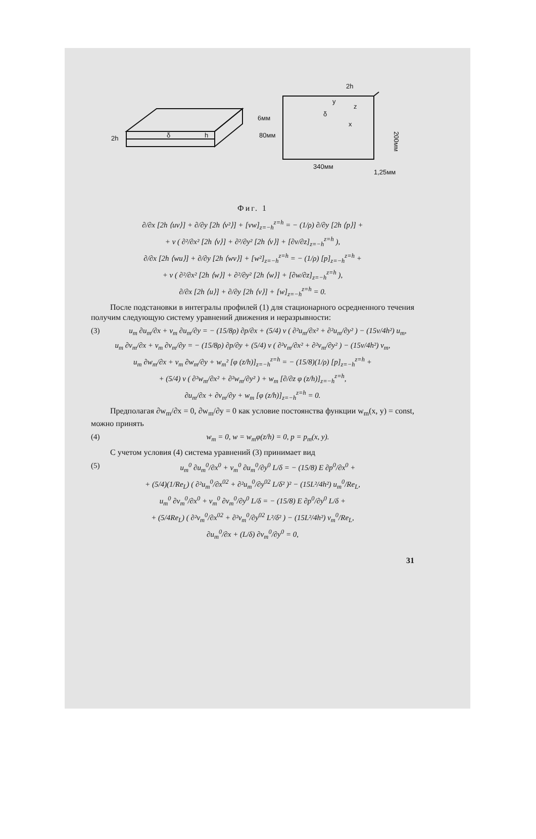2h
δ
h
2h
6мм
80мм
δ
z
x
y
200мм
340мм
1,25мм
Фиг. 1
∂/∂x [2h ⟨uv⟩] + ∂/∂y [2h ⟨v²⟩] + [vw]<sub>z=−h</sub><sup>z=h</sup> = − (1/ρ) ∂/∂y [2h ⟨p⟩] +
+ ν ( ∂²/∂x² [2h ⟨v⟩] + ∂²/∂y² [2h ⟨v⟩] + [∂v/∂z]<sub>z=−h</sub><sup>z=h</sup> ),
∂/∂x [2h ⟨wu⟩] + ∂/∂y [2h ⟨wv⟩] + [w²]<sub>z=−h</sub><sup>z=h</sup> = − (1/ρ) [p]<sub>z=−h</sub><sup>z=h</sup> +
+ ν ( ∂²/∂x² [2h ⟨w⟩] + ∂²/∂y² [2h ⟨w⟩] + [∂w/∂z]<sub>z=−h</sub><sup>z=h</sup> ),
∂/∂x [2h ⟨u⟩] + ∂/∂y [2h ⟨v⟩] + [w]<sub>z=−h</sub><sup>z=h</sup> = 0.
После подстановки в интегралы профилей (1) для стационарного осредненного течения получим следующую систему уравнений движения и неразрывности:
(3) u<sub>m</sub> ∂u<sub>m</sub>/∂x + v<sub>m</sub> ∂u<sub>m</sub>/∂y = − (15/8ρ) ∂p/∂x + (5/4) ν ( ∂²u<sub>m</sub>/∂x² + ∂²u<sub>m</sub>/∂y² ) − (15ν/4h²) u<sub>m</sub>,
u<sub>m</sub> ∂v<sub>m</sub>/∂x + v<sub>m</sub> ∂v<sub>m</sub>/∂y = − (15/8ρ) ∂p/∂y + (5/4) ν ( ∂²v<sub>m</sub>/∂x² + ∂²v<sub>m</sub>/∂y² ) − (15ν/4h²) v<sub>m</sub>,
u<sub>m</sub> ∂w<sub>m</sub>/∂x + v<sub>m</sub> ∂w<sub>m</sub>/∂y + w<sub>m</sub>² [φ (z/h)]<sub>z=−h</sub><sup>z=h</sup> = − (15/8)(1/ρ) [p]<sub>z=−h</sub><sup>z=h</sup> +
+ (5/4) ν ( ∂²w<sub>m</sub>/∂x² + ∂²w<sub>m</sub>/∂y² ) + w<sub>m</sub> [∂/∂z φ (z/h)]<sub>z=−h</sub><sup>z=h</sup>,
∂u<sub>m</sub>/∂x + ∂v<sub>m</sub>/∂y + w<sub>m</sub> [φ (z/h)]<sub>z=−h</sub><sup>z=h</sup> = 0.
Предполагая ∂w<sub>m</sub>/∂x = 0, ∂w<sub>m</sub>/∂y = 0 как условие постоянства функции w<sub>m</sub>(x, y) = const, можно принять
(4) w<sub>m</sub> = 0, w = w<sub>m</sub>φ(z/h) = 0, p = p<sub>m</sub>(x, y).
С учетом условия (4) система уравнений (3) принимает вид
(5) u<sub>m</sub><sup>0</sup> ∂u<sub>m</sub><sup>0</sup>/∂x<sup>0</sup> + v<sub>m</sub><sup>0</sup> ∂u<sub>m</sub><sup>0</sup>/∂y<sup>0</sup> L/δ = − (15/8) E ∂p<sup>0</sup>/∂x<sup>0</sup> +
+ (5/4)(1/Re<sub>L</sub>) ( ∂²u<sub>m</sub><sup>0</sup>/∂x<sup>02</sup> + ∂²u<sub>m</sub><sup>0</sup>/∂y<sup>02</sup> L/δ² )² − (15L²/4h²) u<sub>m</sub><sup>0</sup>/Re<sub>L</sub>,
u<sub>m</sub><sup>0</sup> ∂v<sub>m</sub><sup>0</sup>/∂x<sup>0</sup> + v<sub>m</sub><sup>0</sup> ∂v<sub>m</sub><sup>0</sup>/∂y<sup>0</sup> L/δ = − (15/8) E ∂p<sup>0</sup>/∂y<sup>0</sup> L/δ +
+ (5/4Re<sub>L</sub>) ( ∂²v<sub>m</sub><sup>0</sup>/∂x<sup>02</sup> + ∂²v<sub>m</sub><sup>0</sup>/∂y<sup>02</sup> L²/δ² ) − (15L²/4h²) v<sub>m</sub><sup>0</sup>/Re<sub>L</sub>,
∂u<sub>m</sub><sup>0</sup>/∂x + (L/δ) ∂v<sub>m</sub><sup>0</sup>/∂y<sup>0</sup> = 0,
31